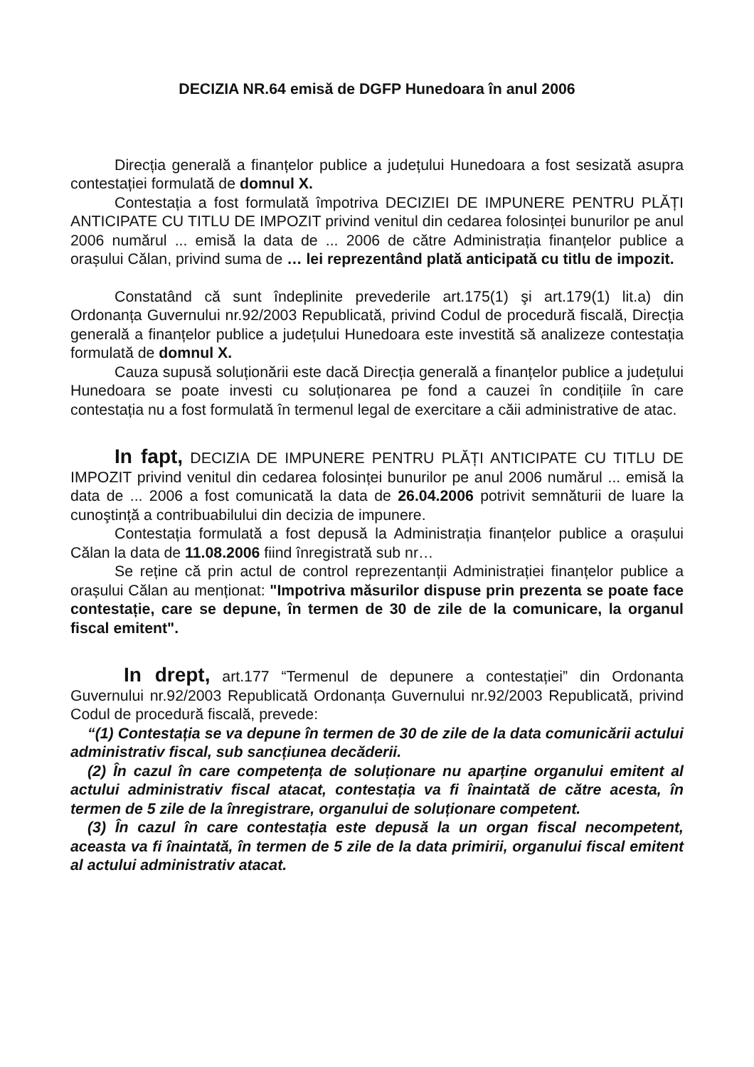DECIZIA NR.64 emisă de DGFP Hunedoara în anul 2006
Direcția generală a finanțelor publice a județului Hunedoara a fost sesizată asupra contestației formulată de domnul X.
Contestația a fost formulată împotriva DECIZIEI DE IMPUNERE PENTRU PLĂȚI ANTICIPATE CU TITLU DE IMPOZIT privind venitul din cedarea folosinței bunurilor pe anul 2006 numărul ... emisă la data de ... 2006 de către Administrația finanțelor publice a orașului Călan, privind suma de … lei reprezentând plată anticipată cu titlu de impozit.
Constatând că sunt îndeplinite prevederile art.175(1) şi art.179(1) lit.a) din Ordonanța Guvernului nr.92/2003 Republicată, privind Codul de procedură fiscală, Direcția generală a finanțelor publice a județului Hunedoara este investită să analizeze contestația formulată de domnul X.
Cauza supusă soluționării este dacă Direcția generală a finanțelor publice a județului Hunedoara se poate investi cu soluționarea pe fond a cauzei în condițiile în care contestația nu a fost formulată în termenul legal de exercitare a căii administrative de atac.
In fapt, DECIZIA DE IMPUNERE PENTRU PLĂȚI ANTICIPATE CU TITLU DE IMPOZIT privind venitul din cedarea folosinței bunurilor pe anul 2006 numărul ... emisă la data de ... 2006 a fost comunicată la data de 26.04.2006 potrivit semnăturii de luare la cunoştință a contribuabilului din decizia de impunere.
Contestația formulată a fost depusă la Administrația finanțelor publice a orașului Călan la data de 11.08.2006 fiind înregistrată sub nr…
Se reține că prin actul de control reprezentanții Administrației finanțelor publice a orașului Călan au menționat: "Impotriva măsurilor dispuse prin prezenta se poate face contestație, care se depune, în termen de 30 de zile de la comunicare, la organul fiscal emitent".
In drept, art.177 “Termenul de depunere a contestației” din Ordonanta Guvernului nr.92/2003 Republicată Ordonanța Guvernului nr.92/2003 Republicată, privind Codul de procedură fiscală, prevede:
“(1) Contestația se va depune în termen de 30 de zile de la data comunicării actului administrativ fiscal, sub sancțiunea decăderii.
(2) În cazul în care competența de soluționare nu aparține organului emitent al actului administrativ fiscal atacat, contestația va fi înaintată de către acesta, în termen de 5 zile de la înregistrare, organului de soluționare competent.
(3) În cazul în care contestația este depusă la un organ fiscal necompetent, aceasta va fi înaintată, în termen de 5 zile de la data primirii, organului fiscal emitent al actului administrativ atacat.